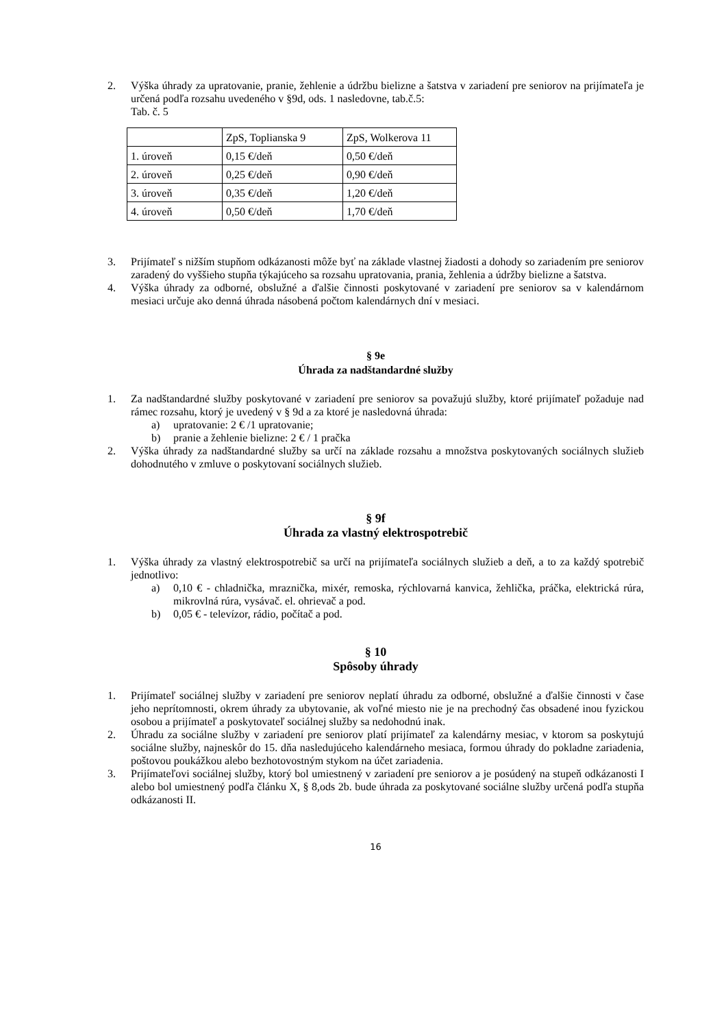2. Výška úhrady za upratovanie, pranie, žehlenie a údržbu bielizne a šatstva v zariadení pre seniorov na prijímateľa je určená podľa rozsahu uvedeného v §9d, ods. 1 nasledovne, tab.č.5:
Tab. č. 5
| | ZpS, Toplianska 9 | ZpS, Wolkerova 11 |
| 1. úroveň | 0,15 €/deň | 0,50 €/deň |
| 2. úroveň | 0,25 €/deň | 0,90 €/deň |
| 3. úroveň | 0,35 €/deň | 1,20 €/deň |
| 4. úroveň | 0,50 €/deň | 1,70 €/deň |
3. Prijímateľ s nižším stupňom odkázanosti môže byť na základe vlastnej žiadosti a dohody so zariadením pre seniorov zaradený do vyššieho stupňa týkajúceho sa rozsahu upratovania, prania, žehlenia a údržby bielizne a šatstva.
4. Výška úhrady za odborné, obslužné a ďalšie činnosti poskytované v zariadení pre seniorov sa v kalendárnom mesiaci určuje ako denná úhrada násobená počtom kalendárnych dní v mesiaci.
§ 9e
Úhrada za nadštandardné služby
1. Za nadštandardné služby poskytované v zariadení pre seniorov sa považujú služby, ktoré prijímateľ požaduje nad rámec rozsahu, ktorý je uvedený v § 9d a za ktoré je nasledovná úhrada:
a) upratovanie: 2 € /1 upratovanie;
b) pranie a žehlenie bielizne: 2 € / 1 pračka
2. Výška úhrady za nadštandardné služby sa určí na základe rozsahu a množstva poskytovaných sociálnych služieb dohodnutého v zmluve o poskytovaní sociálnych služieb.
§ 9f
Úhrada za vlastný elektrospotrebič
1. Výška úhrady za vlastný elektrospotrebič sa určí na prijímateľa sociálnych služieb a deň, a to za každý spotrebič jednotlivo:
a) 0,10 € - chladnička, mraznička, mixér, remoska, rýchlovarná kanvica, žehlička, práčka, elektrická rúra, mikrovlná rúra, vysávač. el. ohrievač a pod.
b) 0,05 € - televízor, rádio, počítač a pod.
§ 10
Spôsoby úhrady
1. Prijímateľ sociálnej služby v zariadení pre seniorov neplatí úhradu za odborné, obslužné a ďalšie činnosti v čase jeho neprítomnosti, okrem úhrady za ubytovanie, ak voľné miesto nie je na prechodný čas obsadené inou fyzickou osobou a prijímateľ a poskytovateľ sociálnej služby sa nedohodnú inak.
2. Úhradu za sociálne služby v zariadení pre seniorov platí prijímateľ za kalendárny mesiac, v ktorom sa poskytujú sociálne služby, najneskôr do 15. dňa nasledujúceho kalendárneho mesiaca, formou úhrady do pokladne zariadenia, poštovou poukážkou alebo bezhotovostným stykom na účet zariadenia.
3. Prijímateľovi sociálnej služby, ktorý bol umiestnený v zariadení pre seniorov a je posúdený na stupeň odkázanosti I alebo bol umiestnený podľa článku X, § 8,ods 2b. bude úhrada za poskytované sociálne služby určená podľa stupňa odkázanosti II.
16